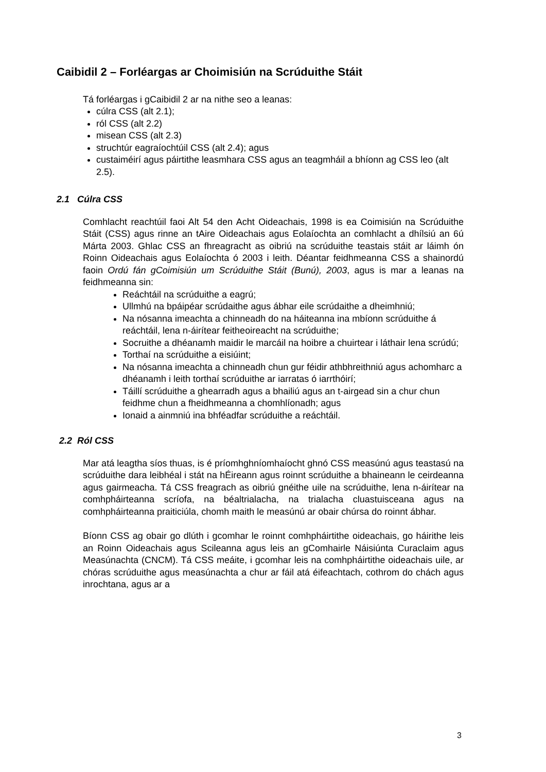Caibidil 2 – Forléargas ar Choimisiún na Scrúduithe Stáit
Tá forléargas i gCaibidil 2 ar na nithe seo a leanas:
cúlra CSS (alt 2.1);
ról CSS (alt 2.2)
misean CSS (alt 2.3)
struchtúr eagraíochtúil CSS (alt 2.4); agus
custaiméirí agus páirtithe leasmhara CSS agus an teagmháil a bhíonn ag CSS leo (alt 2.5).
2.1 Cúlra CSS
Comhlacht reachtúil faoi Alt 54 den Acht Oideachais, 1998 is ea Coimisiún na Scrúduithe Stáit (CSS) agus rinne an tAire Oideachais agus Eolaíochta an comhlacht a dhílsiú an 6ú Márta 2003. Ghlac CSS an fhreagracht as oibriú na scrúduithe teastais stáit ar láimh ón Roinn Oideachais agus Eolaíochta ó 2003 i leith. Déantar feidhmeanna CSS a shainordú faoin Ordú fán gCoimisiún um Scrúduithe Stáit (Bunú), 2003, agus is mar a leanas na feidhmeanna sin:
Reáchtáil na scrúduithe a eagrú;
Ullmhú na bpáipéar scrúdaithe agus ábhar eile scrúdaithe a dheimhniú;
Na nósanna imeachta a chinneadh do na háiteanna ina mbíonn scrúduithe á reáchtáil, lena n-áirítear feitheoireacht na scrúduithe;
Socruithe a dhéanamh maidir le marcáil na hoibre a chuirtear i láthair lena scrúdú;
Torthaí na scrúduithe a eisiúint;
Na nósanna imeachta a chinneadh chun gur féidir athbhreithniú agus achomharc a dhéanamh i leith torthaí scrúduithe ar iarratas ó iarrthóirí;
Táillí scrúduithe a ghearradh agus a bhailiú agus an t-airgead sin a chur chun feidhme chun a fheidhmeanna a chomhlíonadh; agus
Ionaid a ainmniú ina bhféadfar scrúduithe a reáchtáil.
2.2 Ról CSS
Mar atá leagtha síos thuas, is é príomhghníomhaíocht ghnó CSS measúnú agus teastasú na scrúduithe dara leibhéal i stát na hÉireann agus roinnt scrúduithe a bhaineann le ceirdeanna agus gairmeacha. Tá CSS freagrach as oibriú gnéithe uile na scrúduithe, lena n-áirítear na comhpháirteanna scríofa, na béaltrialacha, na trialacha cluastuisceana agus na comhpháirteanna praiticiúla, chomh maith le measúnú ar obair chúrsa do roinnt ábhar.
Bíonn CSS ag obair go dlúth i gcomhar le roinnt comhpháirtithe oideachais, go háirithe leis an Roinn Oideachais agus Scileanna agus leis an gComhairle Náisiúnta Curaclaim agus Measúnachta (CNCM). Tá CSS meáite, i gcomhar leis na comhpháirtithe oideachais uile, ar chóras scrúduithe agus measúnachta a chur ar fáil atá éifeachtach, cothrom do chách agus inrochtana, agus ar a
3